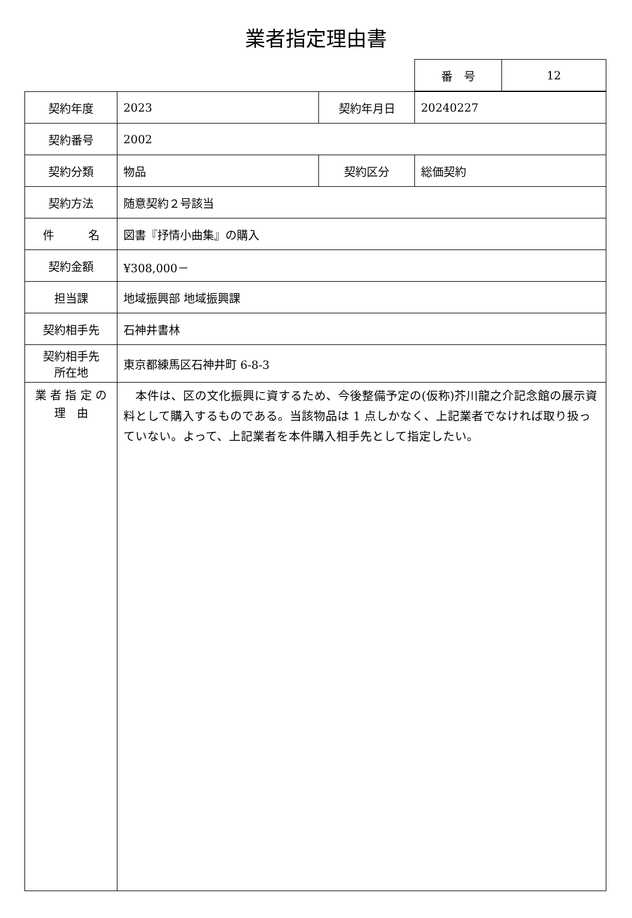業者指定理由書
| 番 号 | 12 |
| 契約年度 | 2023 | 契約年月日 | 20240227 |
| 契約番号 | 2002 | | |
| 契約分類 | 物品 | 契約区分 | 総価契約 |
| 契約方法 | 随意契約２号該当 | | |
| 件 名 | 図書『抒情小曲集』の購入 | | |
| 契約金額 | ¥308,000－ | | |
| 担当課 | 地域振興部 地域振興課 | | |
| 契約相手先 | 石神井書林 | | |
| 契約相手先 所在地 | 東京都練馬区石神井町 6-8-3 | | |
| 業 者 指 定 の 理 由 | 本件は、区の文化振興に資するため、今後整備予定の(仮称)芥川龍之介記念館の展示資料として購入するものである。当該物品は 1 点しかなく、上記業者でなければ取り扱っていない。よって、上記業者を本件購入相手先として指定したい。 | | |